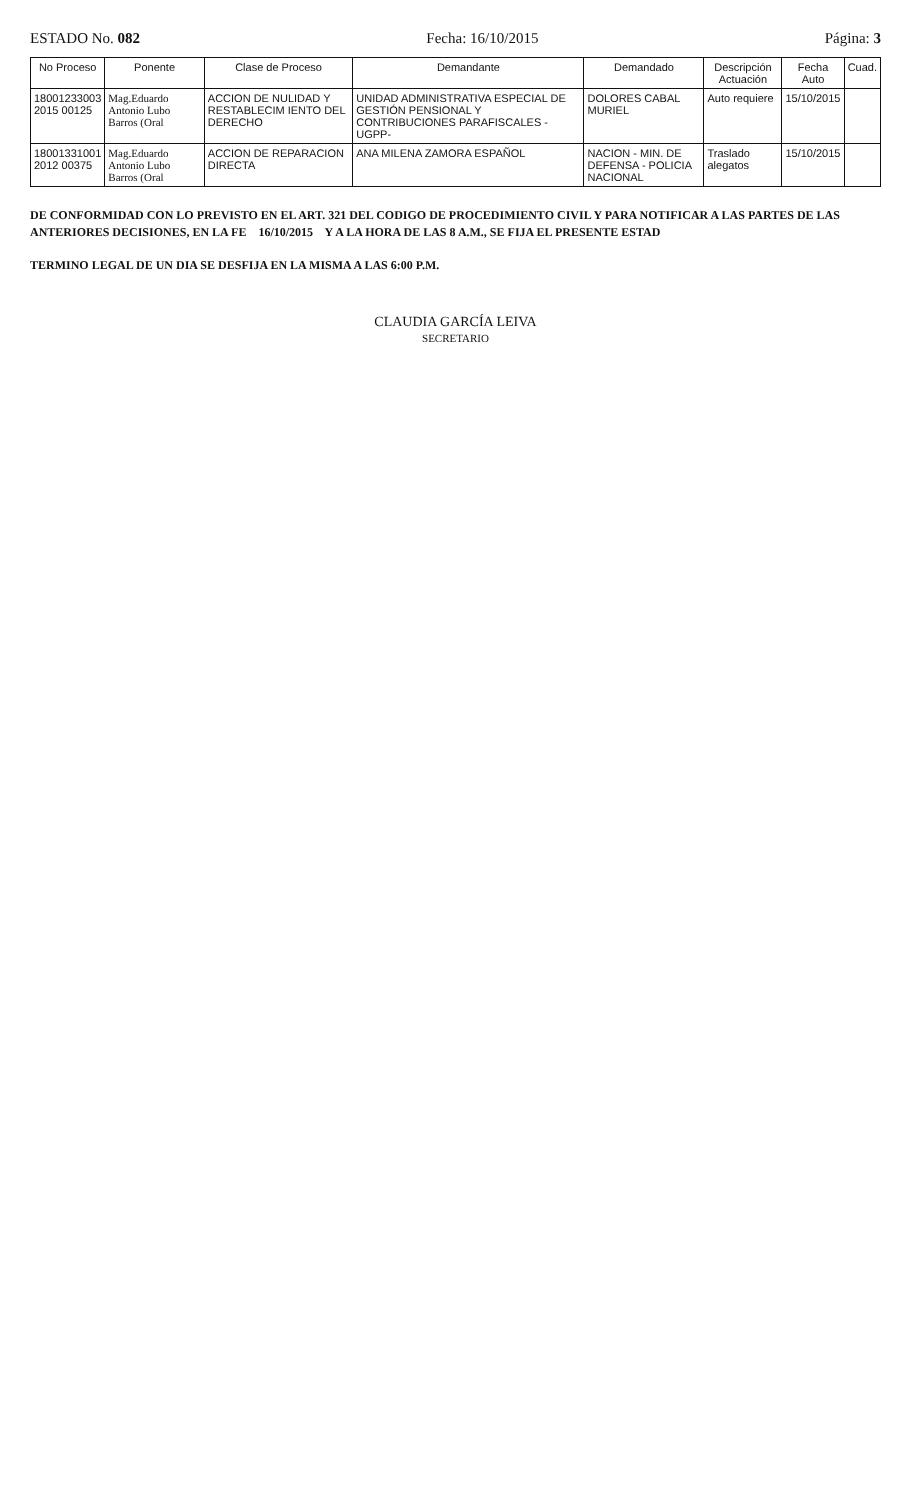ESTADO No. 082 Fecha: 16/10/2015 Página: 3
| No Proceso | Ponente | Clase de Proceso | Demandante | Demandado | Descripción Actuación | Fecha Auto | Cuad. |
| --- | --- | --- | --- | --- | --- | --- | --- |
| 18001233003 2015 00125 | Mag.Eduardo Antonio Lubo Barros (Oral | ACCION DE NULIDAD Y RESTABLECIM IENTO DEL DERECHO | UNIDAD ADMINISTRATIVA ESPECIAL DE GESTIÓN PENSIONAL Y CONTRIBUCIONES PARAFISCALES - UGPP- | DOLORES CABAL MURIEL | Auto requiere | 15/10/2015 | |
| 18001331001 2012 00375 | Mag.Eduardo Antonio Lubo Barros (Oral | ACCION DE REPARACION DIRECTA | ANA MILENA ZAMORA ESPAÑOL | NACION - MIN. DE DEFENSA - POLICIA NACIONAL | Traslado alegatos | 15/10/2015 | |
DE CONFORMIDAD CON LO PREVISTO EN EL ART. 321 DEL CODIGO DE PROCEDIMIENTO CIVIL Y PARA NOTIFICAR A LAS PARTES DE LAS
ANTERIORES DECISIONES, EN LA FE 16/10/2015 Y A LA HORA DE LAS 8 A.M., SE FIJA EL PRESENTE ESTAD
TERMINO LEGAL DE UN DIA SE DESFIJA EN LA MISMA A LAS 6:00 P.M.
CLAUDIA GARCÍA LEIVA
SECRETARIO